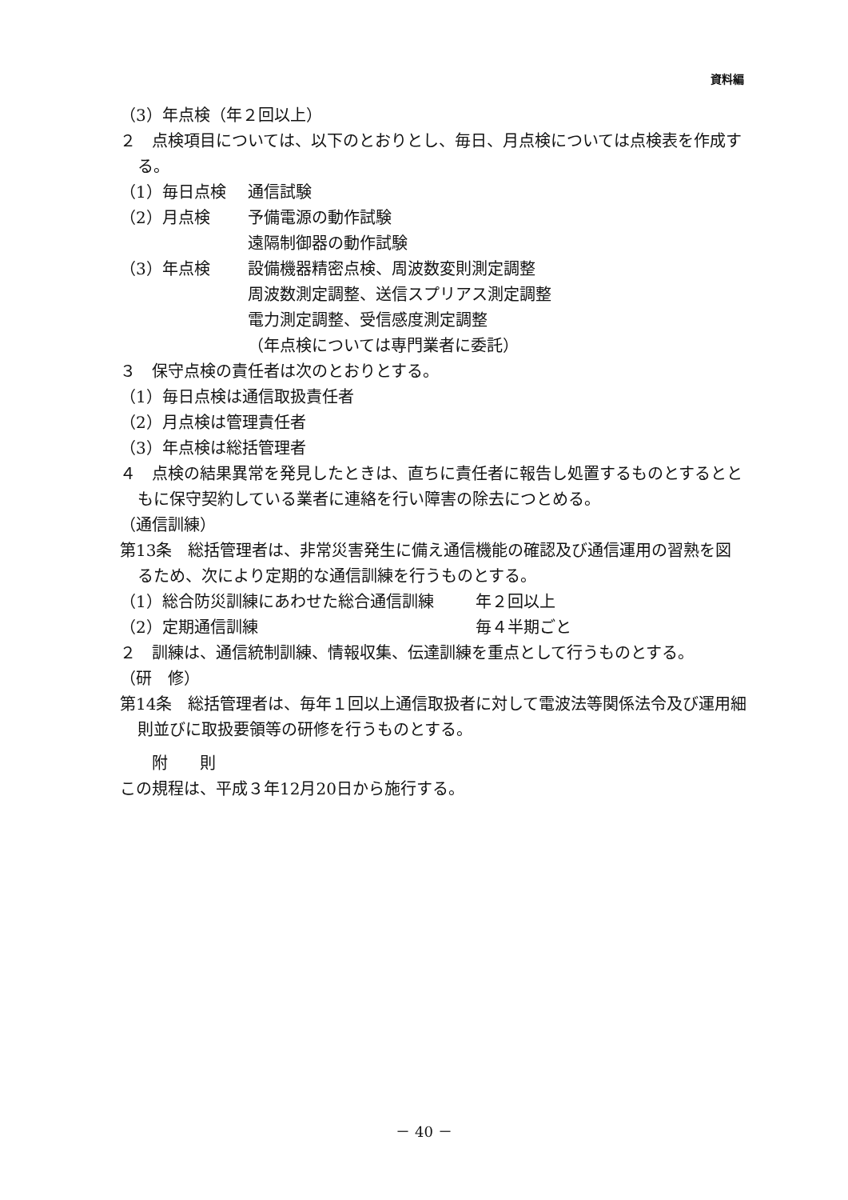資料編
（3）年点検（年２回以上）
２　点検項目については、以下のとおりとし、毎日、月点検については点検表を作成する。
（1）毎日点検 通信試験
（2）月点検 予備電源の動作試験
遠隔制御器の動作試験
（3）年点検 設備機器精密点検、周波数変則測定調整
周波数測定調整、送信スプリアス測定調整
電力測定調整、受信感度測定調整
（年点検については専門業者に委託）
３　保守点検の責任者は次のとおりとする。
（1）毎日点検は通信取扱責任者
（2）月点検は管理責任者
（3）年点検は総括管理者
４　点検の結果異常を発見したときは、直ちに責任者に報告し処置するものとするとともに保守契約している業者に連絡を行い障害の除去につとめる。
（通信訓練）
第13条　総括管理者は、非常災害発生に備え通信機能の確認及び通信運用の習熟を図るため、次により定期的な通信訓練を行うものとする。
（1）総合防災訓練にあわせた総合通信訓練 年２回以上
（2）定期通信訓練 毎４半期ごと
２　訓練は、通信統制訓練、情報収集、伝達訓練を重点として行うものとする。
（研　修）
第14条　総括管理者は、毎年１回以上通信取扱者に対して電波法等関係法令及び運用細則並びに取扱要領等の研修を行うものとする。
附　　則
この規程は、平成３年12月20日から施行する。
－ 40 －